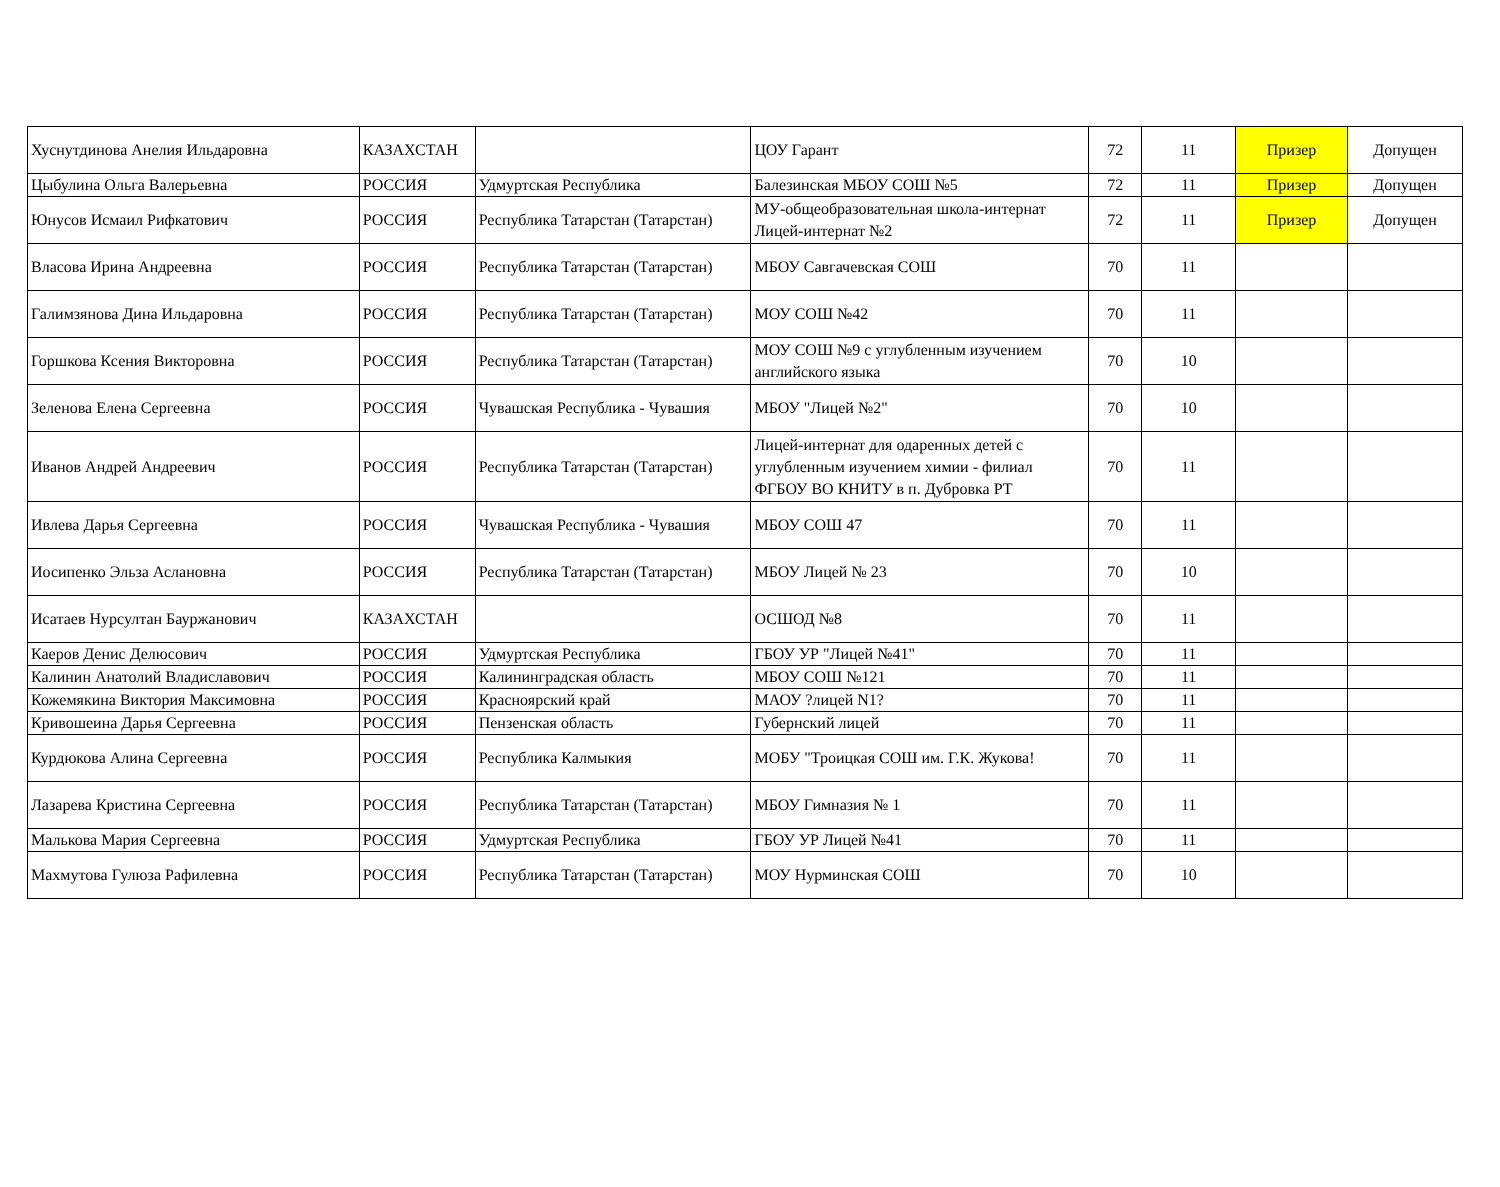| Хуснутдинова Анелия Ильдаровна | КАЗАХСТАН | | ЦОУ Гарант | 72 | 11 | Призер | Допущен |
| Цыбулина Ольга Валерьевна | РОССИЯ | Удмуртская Республика | Балезинская МБОУ СОШ №5 | 72 | 11 | Призер | Допущен |
| Юнусов Исмаил Рифкатович | РОССИЯ | Республика Татарстан (Татарстан) | МУ-общеобразовательная школа-интернат Лицей-интернат №2 | 72 | 11 | Призер | Допущен |
| Власова Ирина Андреевна | РОССИЯ | Республика Татарстан (Татарстан) | МБОУ Савгачевская СОШ | 70 | 11 | | |
| Галимзянова Дина Ильдаровна | РОССИЯ | Республика Татарстан (Татарстан) | МОУ СОШ №42 | 70 | 11 | | |
| Горшкова Ксения Викторовна | РОССИЯ | Республика Татарстан (Татарстан) | МОУ СОШ №9 с углубленным изучением английского языка | 70 | 10 | | |
| Зеленова Елена Сергеевна | РОССИЯ | Чувашская Республика - Чувашия | МБОУ "Лицей №2" | 70 | 10 | | |
| Иванов Андрей Андреевич | РОССИЯ | Республика Татарстан (Татарстан) | Лицей-интернат для одаренных детей с углубленным изучением химии - филиал ФГБОУ ВО КНИТУ в п. Дубровка РТ | 70 | 11 | | |
| Ивлева Дарья Сергеевна | РОССИЯ | Чувашская Республика - Чувашия | МБОУ СОШ 47 | 70 | 11 | | |
| Иосипенко Эльза Аслановна | РОССИЯ | Республика Татарстан (Татарстан) | МБОУ Лицей № 23 | 70 | 10 | | |
| Исатаев Нурсултан Бауржанович | КАЗАХСТАН | | ОСШОД №8 | 70 | 11 | | |
| Каеров Денис Делюсович | РОССИЯ | Удмуртская Республика | ГБОУ УР "Лицей №41" | 70 | 11 | | |
| Калинин Анатолий Владиславович | РОССИЯ | Калининградская область | МБОУ СОШ №121 | 70 | 11 | | |
| Кожемякина Виктория Максимовна | РОССИЯ | Красноярский край | МАОУ ?лицей N1? | 70 | 11 | | |
| Кривошеина Дарья Сергеевна | РОССИЯ | Пензенская область | Губернский лицей | 70 | 11 | | |
| Курдюкова Алина Сергеевна | РОССИЯ | Республика Калмыкия | МОБУ "Троицкая СОШ им. Г.К. Жукова! | 70 | 11 | | |
| Лазарева Кристина Сергеевна | РОССИЯ | Республика Татарстан (Татарстан) | МБОУ Гимназия № 1 | 70 | 11 | | |
| Малькова Мария Сергеевна | РОССИЯ | Удмуртская Республика | ГБОУ УР Лицей №41 | 70 | 11 | | |
| Махмутова Гулюза Рафилевна | РОССИЯ | Республика Татарстан (Татарстан) | МОУ Нурминская СОШ | 70 | 10 | | |